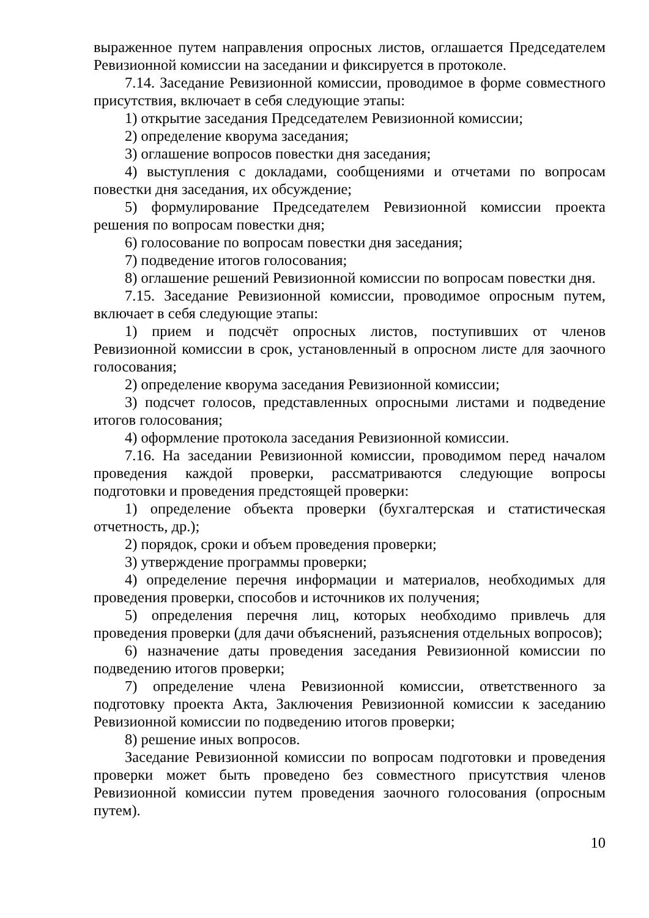выраженное путем направления опросных листов, оглашается Председателем Ревизионной комиссии на заседании и фиксируется в протоколе.
7.14. Заседание Ревизионной комиссии, проводимое в форме совместного присутствия, включает в себя следующие этапы:
1) открытие заседания Председателем Ревизионной комиссии;
2) определение кворума заседания;
3) оглашение вопросов повестки дня заседания;
4) выступления с докладами, сообщениями и отчетами по вопросам повестки дня заседания, их обсуждение;
5) формулирование Председателем Ревизионной комиссии проекта решения по вопросам повестки дня;
6) голосование по вопросам повестки дня заседания;
7) подведение итогов голосования;
8) оглашение решений Ревизионной комиссии по вопросам повестки дня.
7.15. Заседание Ревизионной комиссии, проводимое опросным путем, включает в себя следующие этапы:
1) прием и подсчёт опросных листов, поступивших от членов Ревизионной комиссии в срок, установленный в опросном листе для заочного голосования;
2) определение кворума заседания Ревизионной комиссии;
3) подсчет голосов, представленных опросными листами и подведение итогов голосования;
4) оформление протокола заседания Ревизионной комиссии.
7.16. На заседании Ревизионной комиссии, проводимом перед началом проведения каждой проверки, рассматриваются следующие вопросы подготовки и проведения предстоящей проверки:
1) определение объекта проверки (бухгалтерская и статистическая отчетность, др.);
2) порядок, сроки и объем проведения проверки;
3) утверждение программы проверки;
4) определение перечня информации и материалов, необходимых для проведения проверки, способов и источников их получения;
5) определения перечня лиц, которых необходимо привлечь для проведения проверки (для дачи объяснений, разъяснения отдельных вопросов);
6) назначение даты проведения заседания Ревизионной комиссии по подведению итогов проверки;
7) определение члена Ревизионной комиссии, ответственного за подготовку проекта Акта, Заключения Ревизионной комиссии к заседанию Ревизионной комиссии по подведению итогов проверки;
8) решение иных вопросов.
Заседание Ревизионной комиссии по вопросам подготовки и проведения проверки может быть проведено без совместного присутствия членов Ревизионной комиссии путем проведения заочного голосования (опросным путем).
10